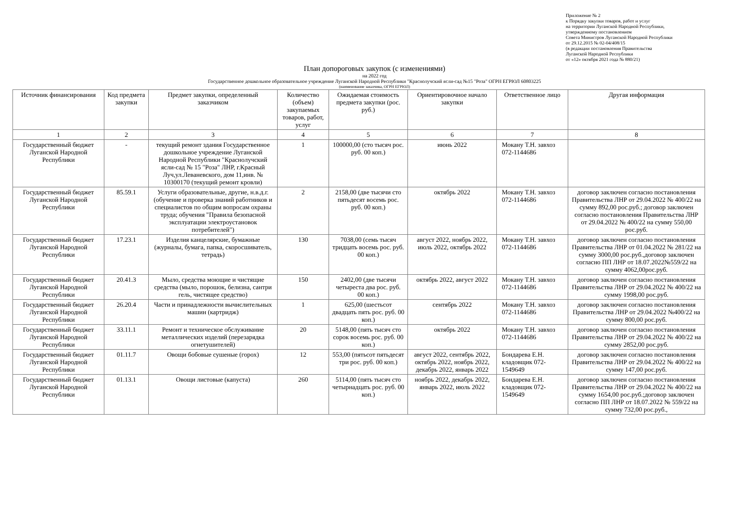Приложение № 2
к Порядку закупки товаров, работ и услуг
на территории Луганской Народной Республики,
утвержденному постановлением
Совета Министров Луганской Народной Республики
от 29.12.2015 № 02-04/408/15
(в редакции постановления Правительства
Луганской Народной Республики
от «12» октября 2021 года № 880/21)
План допороговых закупок (с изменениями)
на 2022 год
Государственное дошкольное образовательное учреждение Луганской Народной Республики "Краснолучский ясли-сад №15 "Роза" ОГРН ЕГРЮЛ 60803225
(наименование заказчика, ОГРН ЕГРЮЛ)
| Источник финансирования | Код предмета закупки | Предмет закупки, определенный заказчиком | Количество (объем) закупаемых товаров, работ, услуг | Ожидаемая стоимость предмета закупки (рос. руб.) | Ориентировочное начало закупки | Ответственное лицо | Другая информация |
| --- | --- | --- | --- | --- | --- | --- | --- |
| 1 | 2 | 3 | 4 | 5 | 6 | 7 | 8 |
| Государственный бюджет Луганской Народной Республики | - | текущий ремонт здания Государственное дошкольное учреждение Луганской Народной Республики "Краснолучский ясли-сад № 15 "Роза" ЛНР, г.Красный Луч,ул.Леваневского, дом 11,инв. № 10300170 (текущий ремонт кровли) | 1 | 100000,00 (сто тысяч рос. руб. 00 коп.) | июнь 2022 | Мокану Т.Н. завхоз 072-1144686 | |
| Государственный бюджет Луганской Народной Республики | 85.59.1 | Услуги образовательные, другие, н.в.д.г. (обучение и проверка знаний работников и специалистов по общим вопросам охраны труда; обучения "Правила безопасной эксплуатации электроустановок потребителей") | 2 | 2158,00 (две тысячи сто пятьдесят восемь рос. руб. 00 коп.) | октябрь 2022 | Мокану Т.Н. завхоз 072-1144686 | договор заключен согласно постановления Правительства ЛНР от 29.04.2022 № 400/22 на сумму 892,00 рос.руб.; договор заключен согласно постановления Правительства ЛНР от 29.04.2022 № 400/22 на сумму 550,00 рос.руб. |
| Государственный бюджет Луганской Народной Республики | 17.23.1 | Изделия канцелярские, бумажные (журналы, бумага, папка, скоросшиватель, тетрадь) | 130 | 7038,00 (семь тысяч тридцать восемь рос. руб. 00 коп.) | август 2022, ноябрь 2022, июль 2022, октябрь 2022 | Мокану Т.Н. завхоз 072-1144686 | договор заключен согласно постановления Правительства ЛНР от 01.04.2022 № 281/22 на сумму 3000,00 рос.руб.,договор заключен согласно ПП ЛНР от 18.07.2022№559/22 на сумму 4062,00рос.руб. |
| Государственный бюджет Луганской Народной Республики | 20.41.3 | Мыло, средства моющие и чистящие средства (мыло, порошок, белизна, сантри гель, чистящее средство) | 150 | 2402,00 (две тысячи четыреста два рос. руб. 00 коп.) | октябрь 2022, август 2022 | Мокану Т.Н. завхоз 072-1144686 | договор заключен согласно постановления Правительства ЛНР от 29.04.2022 № 400/22 на сумму 1998,00 рос.руб. |
| Государственный бюджет Луганской Народной Республики | 26.20.4 | Части и принадлежности вычислительных машин (картридж) | 1 | 625,00 (шестьсот двадцать пять рос. руб. 00 коп.) | сентябрь 2022 | Мокану Т.Н. завхоз 072-1144686 | договор заключен согласно постановления Правительства ЛНР от 29.04.2022 №400/22 на сумму 800,00 рос.руб. |
| Государственный бюджет Луганской Народной Республики | 33.11.1 | Ремонт и техническое обслуживание металлических изделий (перезарядка огнетушителей) | 20 | 5148,00 (пять тысяч сто сорок восемь рос. руб. 00 коп.) | октябрь 2022 | Мокану Т.Н. завхоз 072-1144686 | договор заключен согласно постановления Правительства ЛНР от 29.04.2022 № 400/22 на сумму 2852,00 рос.руб. |
| Государственный бюджет Луганской Народной Республики | 01.11.7 | Овощи бобовые сушеные (горох) | 12 | 553,00 (пятьсот пятьдесят три рос. руб. 00 коп.) | август 2022, сентябрь 2022, октябрь 2022, ноябрь 2022, декабрь 2022, январь 2022 | Бондарева Е.Н. кладовщик 072-1549649 | договор заключен согласно постановления Правительства ЛНР от 29.04.2022 № 400/22 на сумму 147,00 рос.руб. |
| Государственный бюджет Луганской Народной Республики | 01.13.1 | Овощи листовые (капуста) | 260 | 5114,00 (пять тысяч сто четырнадцать рос. руб. 00 коп.) | ноябрь 2022, декабрь 2022, январь 2022, июль 2022 | Бондарева Е.Н. кладовщик 072-1549649 | договор заключен согласно постановления Правительства ЛНР от 29.04.2022 № 400/22 на сумму 1654,00 рос.руб.;договор заключен согласно ПП ЛНР от 18.07.2022 № 559/22 на сумму 732,00 рос.руб., |